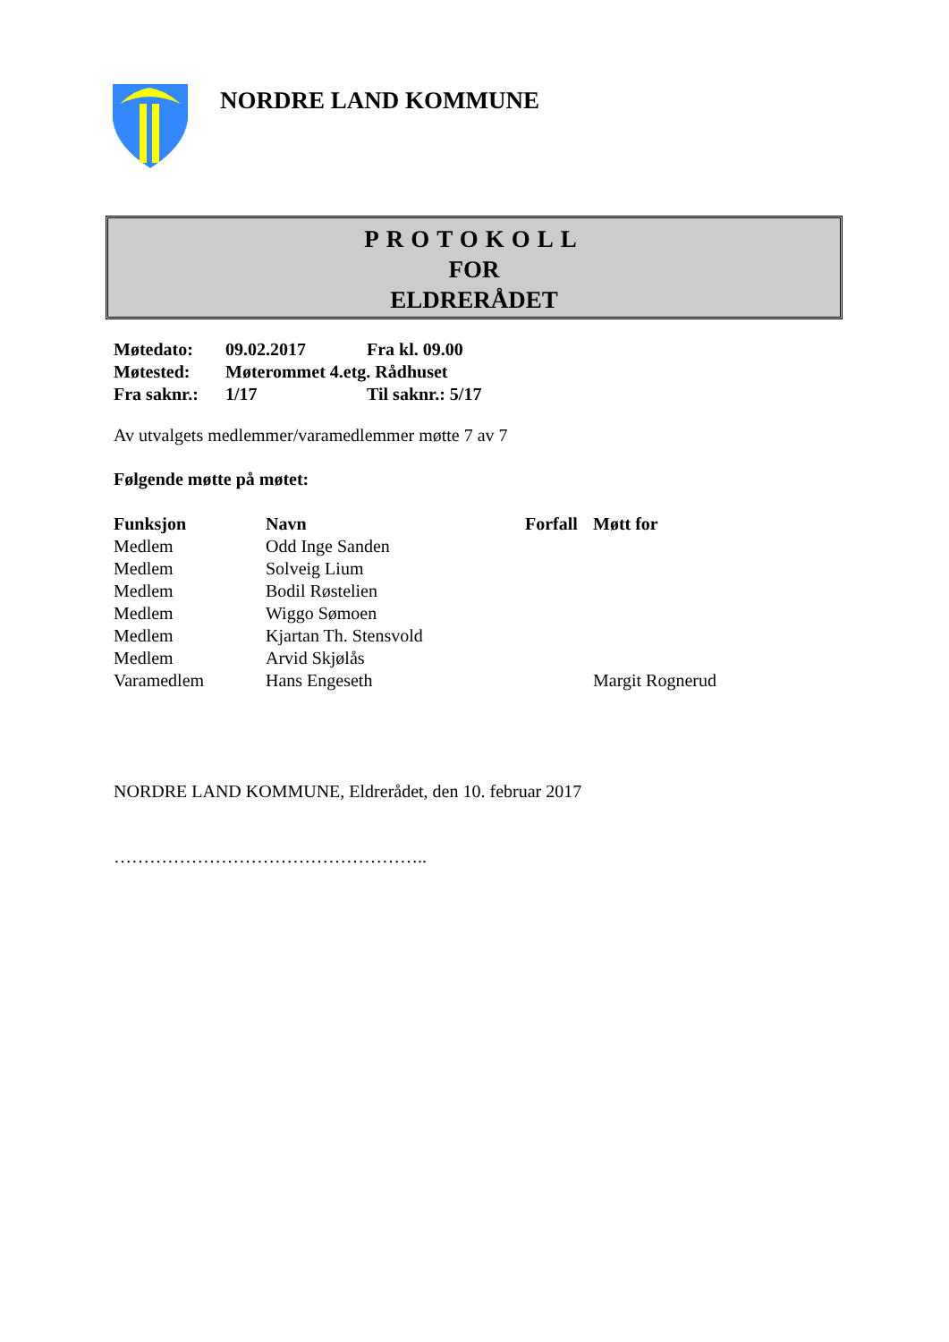NORDRE LAND KOMMUNE
PROTOKOLL
FOR
ELDRERÅDET
| Møtedato: | 09.02.2017 | Fra kl. 09.00 |
| Møtested: | Møterommet 4.etg. Rådhuset | |
| Fra saknr.: | 1/17 | Til saknr.: 5/17 |
Av utvalgets medlemmer/varamedlemmer møtte 7 av 7
Følgende møtte på møtet:
| Funksjon | Navn | Forfall | Møtt for |
| --- | --- | --- | --- |
| Medlem | Odd Inge Sanden | | |
| Medlem | Solveig Lium | | |
| Medlem | Bodil Røstelien | | |
| Medlem | Wiggo Sømoen | | |
| Medlem | Kjartan Th. Stensvold | | |
| Medlem | Arvid Skjølås | | |
| Varamedlem | Hans Engeseth | | Margit Rognerud |
NORDRE LAND KOMMUNE, Eldrerådet, den 10. februar 2017
……………………………………………..